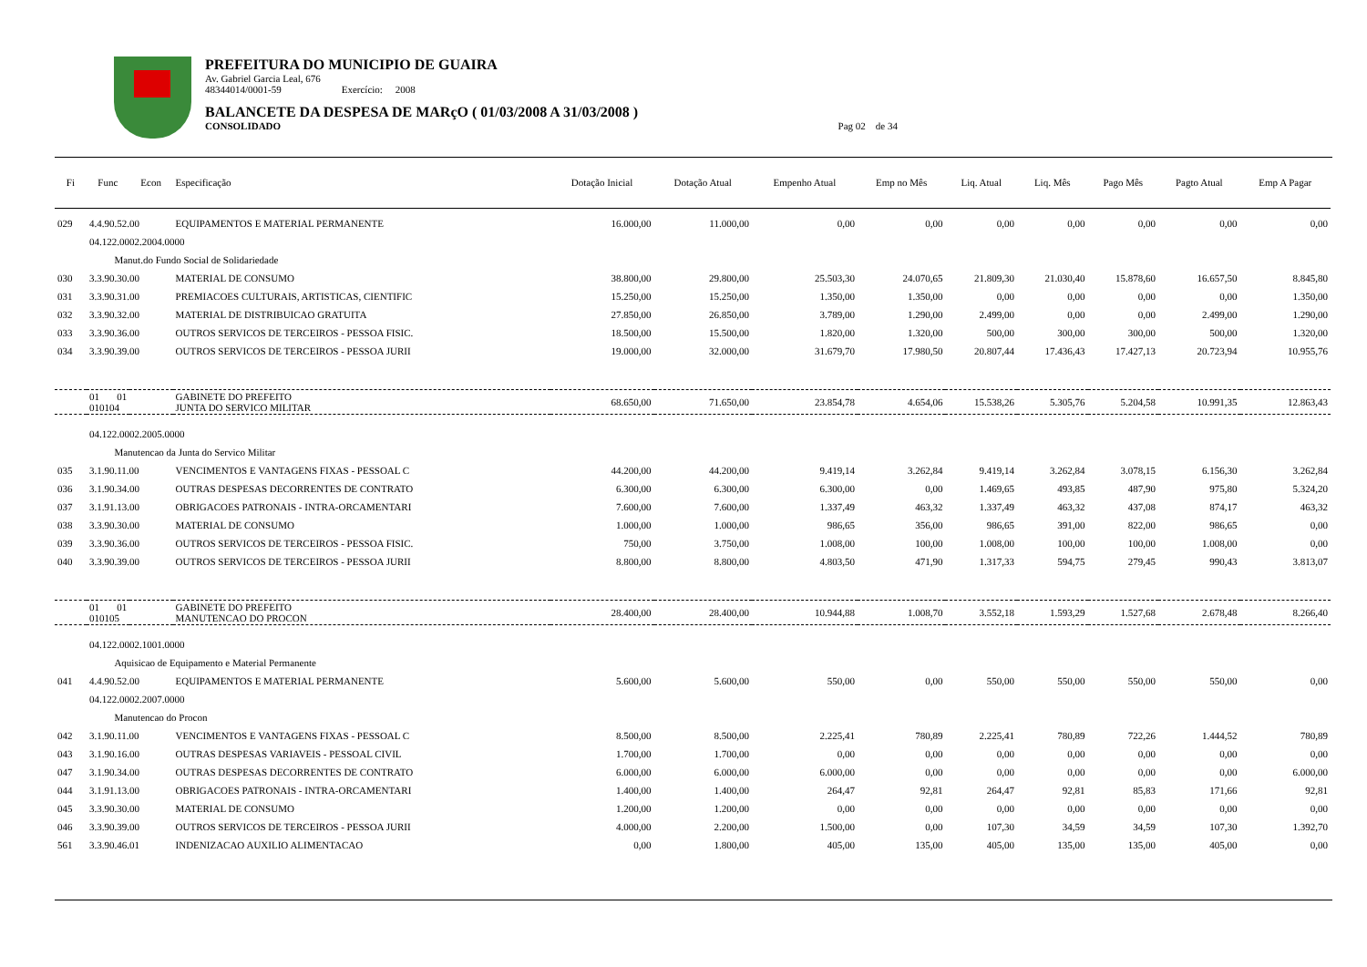PREFEITURA DO MUNICIPIO DE GUAIRA
Av. Gabriel Garcia Leal, 676
48344014/0001-59 Exercício: 2008
BALANCETE DA DESPESA DE MARçO ( 01/03/2008 A 31/03/2008 )
CONSOLIDADO Pag 02 de 34
| Fi | Func | Econ | Especificação | Dotação Inicial | Dotação Atual | Empenho Atual | Emp no Mês | Liq. Atual | Liq. Mês | Pago Mês | Pagto Atual | Emp A Pagar |
| --- | --- | --- | --- | --- | --- | --- | --- | --- | --- | --- | --- | --- |
| 029 | 4.4.90.52.00 | | EQUIPAMENTOS E MATERIAL PERMANENTE | 16.000,00 | 11.000,00 | 0,00 | 0,00 | 0,00 | 0,00 | 0,00 | 0,00 | 0,00 |
| | 04.122.0002.2004.0000 | | | | | | | | | | | |
| | Manut.do Fundo Social de Solidariedade | | | | | | | | | | | |
| 030 | 3.3.90.30.00 | | MATERIAL DE CONSUMO | 38.800,00 | 29.800,00 | 25.503,30 | 24.070,65 | 21.809,30 | 21.030,40 | 15.878,60 | 16.657,50 | 8.845,80 |
| 031 | 3.3.90.31.00 | | PREMIACOES CULTURAIS, ARTISTICAS, CIENTIFIC | 15.250,00 | 15.250,00 | 1.350,00 | 1.350,00 | 0,00 | 0,00 | 0,00 | 0,00 | 1.350,00 |
| 032 | 3.3.90.32.00 | | MATERIAL DE DISTRIBUICAO GRATUITA | 27.850,00 | 26.850,00 | 3.789,00 | 1.290,00 | 2.499,00 | 0,00 | 0,00 | 2.499,00 | 1.290,00 |
| 033 | 3.3.90.36.00 | | OUTROS SERVICOS DE TERCEIROS - PESSOA FISIC. | 18.500,00 | 15.500,00 | 1.820,00 | 1.320,00 | 500,00 | 300,00 | 300,00 | 500,00 | 1.320,00 |
| 034 | 3.3.90.39.00 | | OUTROS SERVICOS DE TERCEIROS - PESSOA JURII | 19.000,00 | 32.000,00 | 31.679,70 | 17.980,50 | 20.807,44 | 17.436,43 | 17.427,13 | 20.723,94 | 10.955,76 |
| | 01 01 010104 | | GABINETE DO PREFEITO JUNTA DO SERVICO MILITAR | 68.650,00 | 71.650,00 | 23.854,78 | 4.654,06 | 15.538,26 | 5.305,76 | 5.204,58 | 10.991,35 | 12.863,43 |
| | 04.122.0002.2005.0000 | | | | | | | | | | | |
| | Manutencao da Junta do Servico Militar | | | | | | | | | | | |
| 035 | 3.1.90.11.00 | | VENCIMENTOS E VANTAGENS FIXAS - PESSOAL C | 44.200,00 | 44.200,00 | 9.419,14 | 3.262,84 | 9.419,14 | 3.262,84 | 3.078,15 | 6.156,30 | 3.262,84 |
| 036 | 3.1.90.34.00 | | OUTRAS DESPESAS DECORRENTES DE CONTRATO | 6.300,00 | 6.300,00 | 6.300,00 | 0,00 | 1.469,65 | 493,85 | 487,90 | 975,80 | 5.324,20 |
| 037 | 3.1.91.13.00 | | OBRIGACOES PATRONAIS - INTRA-ORCAMENTARI | 7.600,00 | 7.600,00 | 1.337,49 | 463,32 | 1.337,49 | 463,32 | 437,08 | 874,17 | 463,32 |
| 038 | 3.3.90.30.00 | | MATERIAL DE CONSUMO | 1.000,00 | 1.000,00 | 986,65 | 356,00 | 986,65 | 391,00 | 822,00 | 986,65 | 0,00 |
| 039 | 3.3.90.36.00 | | OUTROS SERVICOS DE TERCEIROS - PESSOA FISIC. | 750,00 | 3.750,00 | 1.008,00 | 100,00 | 1.008,00 | 100,00 | 100,00 | 1.008,00 | 0,00 |
| 040 | 3.3.90.39.00 | | OUTROS SERVICOS DE TERCEIROS - PESSOA JURII | 8.800,00 | 8.800,00 | 4.803,50 | 471,90 | 1.317,33 | 594,75 | 279,45 | 990,43 | 3.813,07 |
| | 01 01 010105 | | GABINETE DO PREFEITO MANUTENCAO DO PROCON | 28.400,00 | 28.400,00 | 10.944,88 | 1.008,70 | 3.552,18 | 1.593,29 | 1.527,68 | 2.678,48 | 8.266,40 |
| | 04.122.0002.1001.0000 | | | | | | | | | | | |
| | Aquisicao de Equipamento e Material Permanente | | | | | | | | | | | |
| 041 | 4.4.90.52.00 | | EQUIPAMENTOS E MATERIAL PERMANENTE | 5.600,00 | 5.600,00 | 550,00 | 0,00 | 550,00 | 550,00 | 550,00 | 550,00 | 0,00 |
| | 04.122.0002.2007.0000 | | | | | | | | | | | |
| | Manutencao do Procon | | | | | | | | | | | |
| 042 | 3.1.90.11.00 | | VENCIMENTOS E VANTAGENS FIXAS - PESSOAL C | 8.500,00 | 8.500,00 | 2.225,41 | 780,89 | 2.225,41 | 780,89 | 722,26 | 1.444,52 | 780,89 |
| 043 | 3.1.90.16.00 | | OUTRAS DESPESAS VARIAVEIS - PESSOAL CIVIL | 1.700,00 | 1.700,00 | 0,00 | 0,00 | 0,00 | 0,00 | 0,00 | 0,00 | 0,00 |
| 047 | 3.1.90.34.00 | | OUTRAS DESPESAS DECORRENTES DE CONTRATO | 6.000,00 | 6.000,00 | 6.000,00 | 0,00 | 0,00 | 0,00 | 0,00 | 0,00 | 6.000,00 |
| 044 | 3.1.91.13.00 | | OBRIGACOES PATRONAIS - INTRA-ORCAMENTARI | 1.400,00 | 1.400,00 | 264,47 | 92,81 | 264,47 | 92,81 | 85,83 | 171,66 | 92,81 |
| 045 | 3.3.90.30.00 | | MATERIAL DE CONSUMO | 1.200,00 | 1.200,00 | 0,00 | 0,00 | 0,00 | 0,00 | 0,00 | 0,00 | 0,00 |
| 046 | 3.3.90.39.00 | | OUTROS SERVICOS DE TERCEIROS - PESSOA JURII | 4.000,00 | 2.200,00 | 1.500,00 | 0,00 | 107,30 | 34,59 | 34,59 | 107,30 | 1.392,70 |
| 561 | 3.3.90.46.01 | | INDENIZACAO AUXILIO ALIMENTACAO | 0,00 | 1.800,00 | 405,00 | 135,00 | 405,00 | 135,00 | 135,00 | 405,00 | 0,00 |